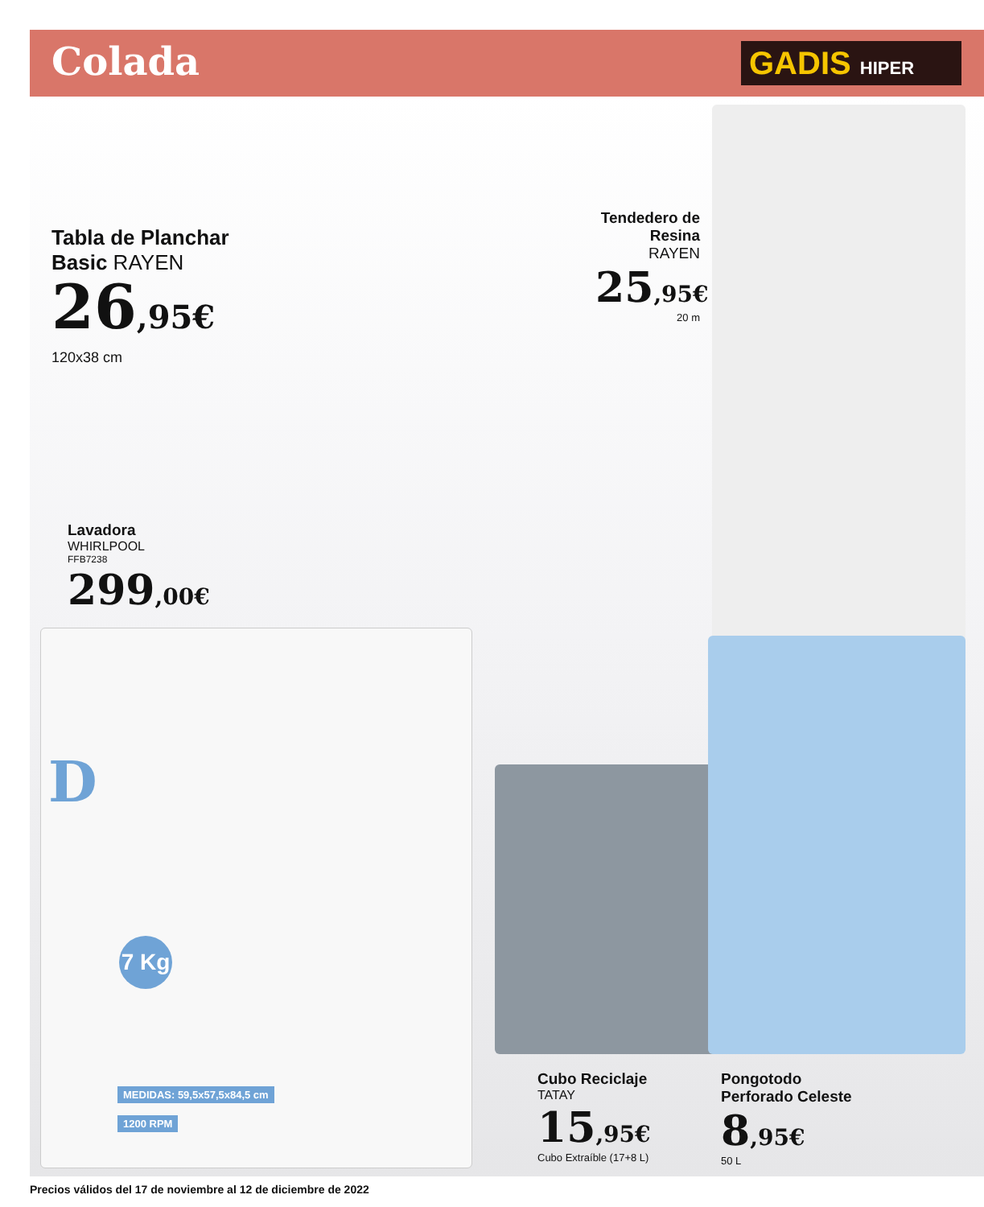Colada GADIS HIPER
Tabla de Planchar
Basic RAYEN
26,95€
120x38 cm
Tendedero de
Resina RAYEN
25,95€
20 m
Lavadora
WHIRLPOOL
FFB7238
299,00€
7 Kg
D
MEDIDAS: 59,5x57,5x84,5 cm
1200 RPM
Cubo Reciclaje
TATAY
15,95€
Cubo Extraíble (17+8 L)
Pongotodo
Perforado Celeste
8,95€
50 L
Precios válidos del 17 de noviembre al 12 de diciembre de 2022